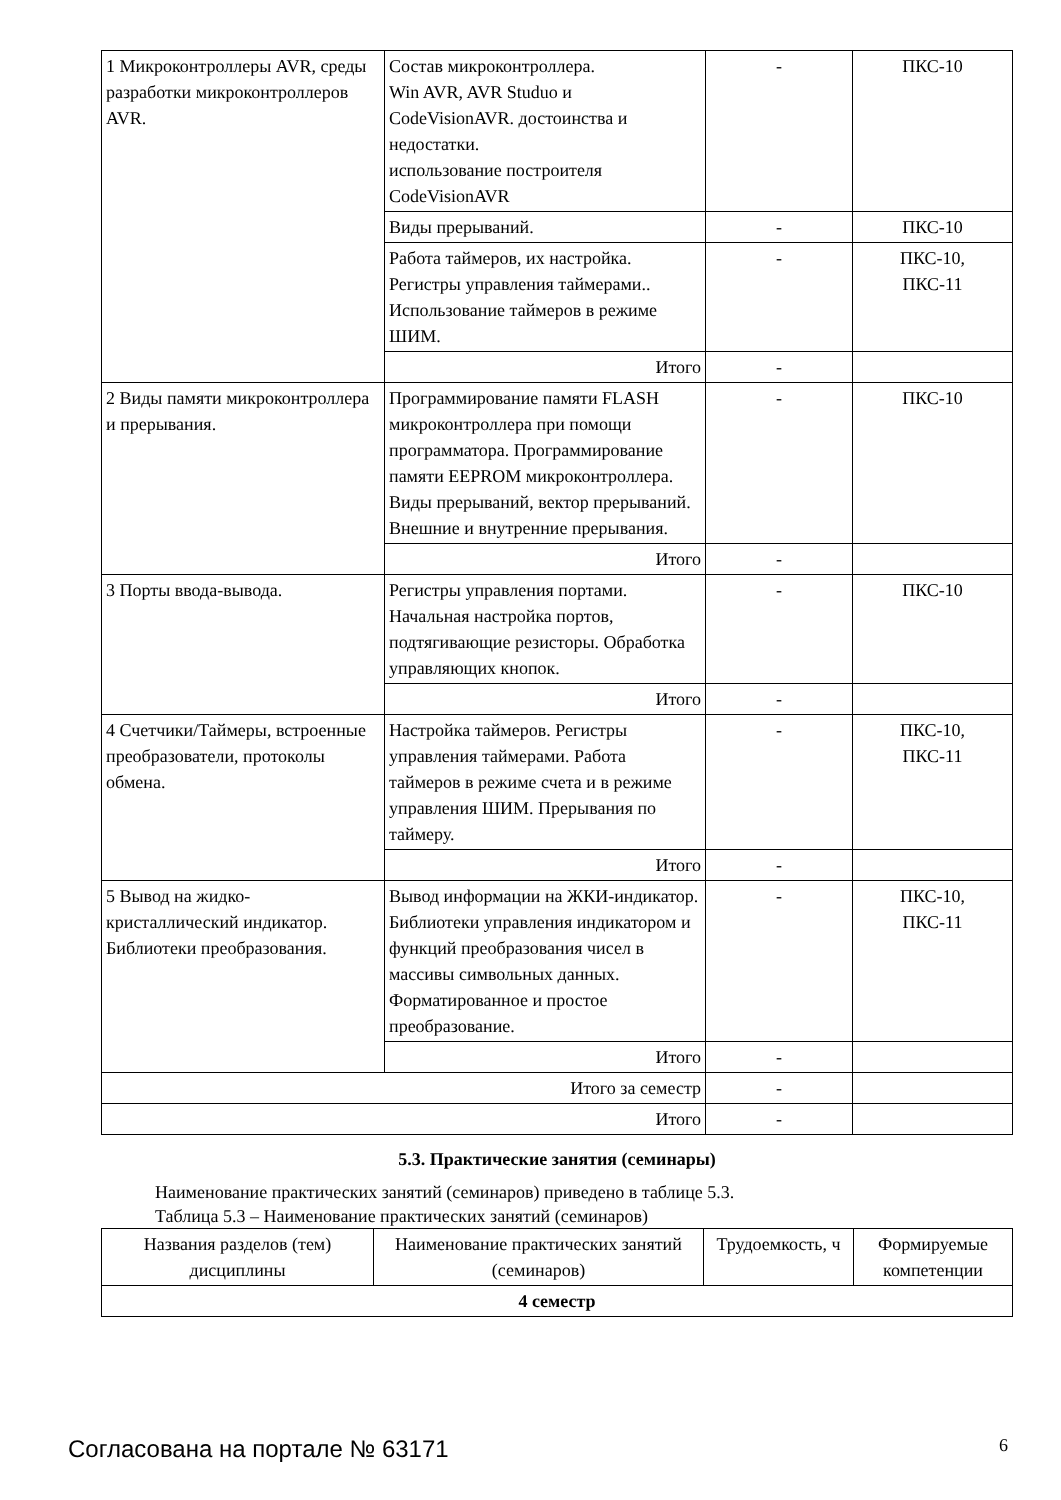| 1 Микроконтроллеры AVR, среды разработки микроконтроллеров AVR. | Состав микроконтроллера. Win AVR, AVR Studuo и CodeVisionAVR. достоинства и недостатки. использование построителя CodeVisionAVR | - | ПКС-10 |
| | Виды прерываний. | - | ПКС-10 |
| | Работа таймеров, их настройка. Регистры управления таймерами.. Использование таймеров в режиме ШИМ. | - | ПКС-10, ПКС-11 |
| | Итого | - | |
| 2 Виды памяти микроконтроллера и прерывания. | Программирование памяти FLASH микроконтроллера при помощи программатора. Программирование памяти EEPROM микроконтроллера. Виды прерываний, вектор прерываний. Внешние и внутренние прерывания. | - | ПКС-10 |
| | Итого | - | |
| 3 Порты ввода-вывода. | Регистры управления портами. Начальная настройка портов, подтягивающие резисторы. Обработка управляющих кнопок. | - | ПКС-10 |
| | Итого | - | |
| 4 Счетчики/Таймеры, встроенные преобразователи, протоколы обмена. | Настройка таймеров. Регистры управления таймерами. Работа таймеров в режиме счета и в режиме управления ШИМ. Прерывания по таймеру. | - | ПКС-10, ПКС-11 |
| | Итого | - | |
| 5 Вывод на жидко-кристаллический индикатор. Библиотеки преобразования. | Вывод информации на ЖКИ-индикатор. Библиотеки управления индикатором и функций преобразования чисел в массивы символьных данных. Форматированное и простое преобразование. | - | ПКС-10, ПКС-11 |
| | Итого | - | |
| Итого за семестр | | - | |
| Итого | | - | |
5.3. Практические занятия (семинары)
Наименование практических занятий (семинаров) приведено в таблице 5.3.
Таблица 5.3 – Наименование практических занятий (семинаров)
| Названия разделов (тем) дисциплины | Наименование практических занятий (семинаров) | Трудоемкость, ч | Формируемые компетенции |
| --- | --- | --- | --- |
| 4 семестр | | | |
Согласована на портале № 63171 6